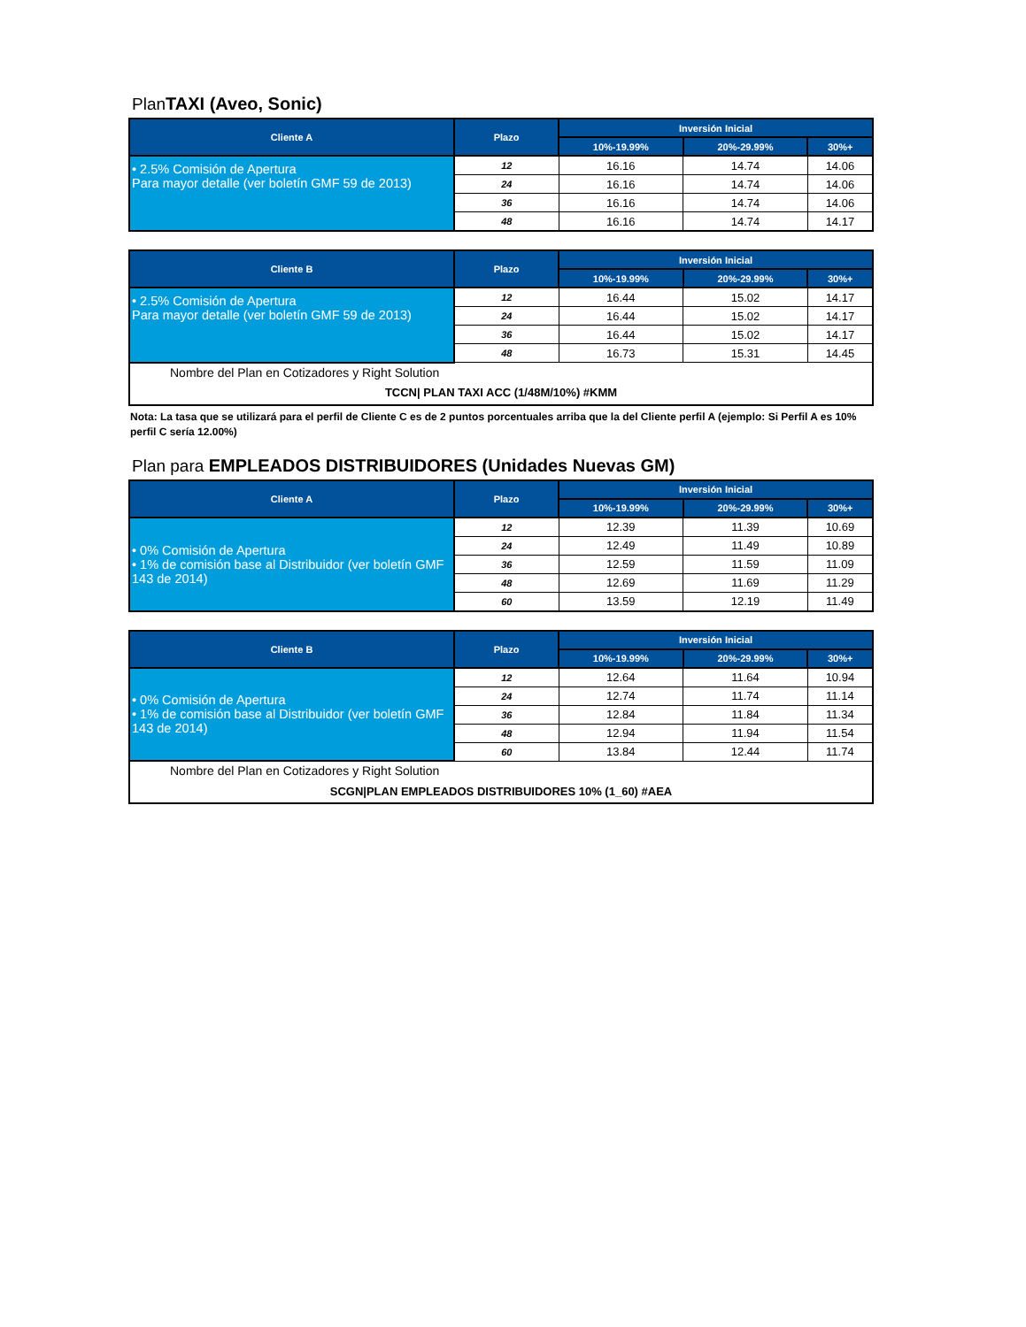PlanTAXI (Aveo, Sonic)
| Cliente A | Plazo | Inversión Inicial | | |
| --- | --- | --- | --- | --- |
| | | 10%-19.99% | 20%-29.99% | 30%+ |
| • 2.5% Comisión de Apertura Para mayor detalle (ver boletín GMF 59 de 2013) | 12 | 16.16 | 14.74 | 14.06 |
| | 24 | 16.16 | 14.74 | 14.06 |
| | 36 | 16.16 | 14.74 | 14.06 |
| | 48 | 16.16 | 14.74 | 14.17 |
| Cliente B | Plazo | Inversión Inicial | | |
| --- | --- | --- | --- | --- |
| | | 10%-19.99% | 20%-29.99% | 30%+ |
| • 2.5% Comisión de Apertura Para mayor detalle (ver boletín GMF 59 de 2013) | 12 | 16.44 | 15.02 | 14.17 |
| | 24 | 16.44 | 15.02 | 14.17 |
| | 36 | 16.44 | 15.02 | 14.17 |
| | 48 | 16.73 | 15.31 | 14.45 |
| Nombre del Plan en Cotizadores y Right Solution | | | | |
| TCCN/ PLAN TAXI ACC (1/48M/10%) #KMM | | | | |
Nota: La tasa que se utilizará para el perfil de Cliente C es de 2 puntos porcentuales arriba que la del Cliente perfil A (ejemplo: Si Perfil A es 10% perfil C sería 12.00%)
Plan para EMPLEADOS DISTRIBUIDORES (Unidades Nuevas GM)
| Cliente A | Plazo | Inversión Inicial | | |
| --- | --- | --- | --- | --- |
| | | 10%-19.99% | 20%-29.99% | 30%+ |
| • 0% Comisión de Apertura • 1% de comisión base al Distribuidor (ver boletín GMF 143 de 2014) | 12 | 12.39 | 11.39 | 10.69 |
| | 24 | 12.49 | 11.49 | 10.89 |
| | 36 | 12.59 | 11.59 | 11.09 |
| | 48 | 12.69 | 11.69 | 11.29 |
| | 60 | 13.59 | 12.19 | 11.49 |
| Cliente B | Plazo | Inversión Inicial | | |
| --- | --- | --- | --- | --- |
| | | 10%-19.99% | 20%-29.99% | 30%+ |
| • 0% Comisión de Apertura • 1% de comisión base al Distribuidor (ver boletín GMF 143 de 2014) | 12 | 12.64 | 11.64 | 10.94 |
| | 24 | 12.74 | 11.74 | 11.14 |
| | 36 | 12.84 | 11.84 | 11.34 |
| | 48 | 12.94 | 11.94 | 11.54 |
| | 60 | 13.84 | 12.44 | 11.74 |
| Nombre del Plan en Cotizadores y Right Solution | | | | |
| SCGN/PLAN EMPLEADOS DISTRIBUIDORES 10% (1_60) #AEA | | | | |